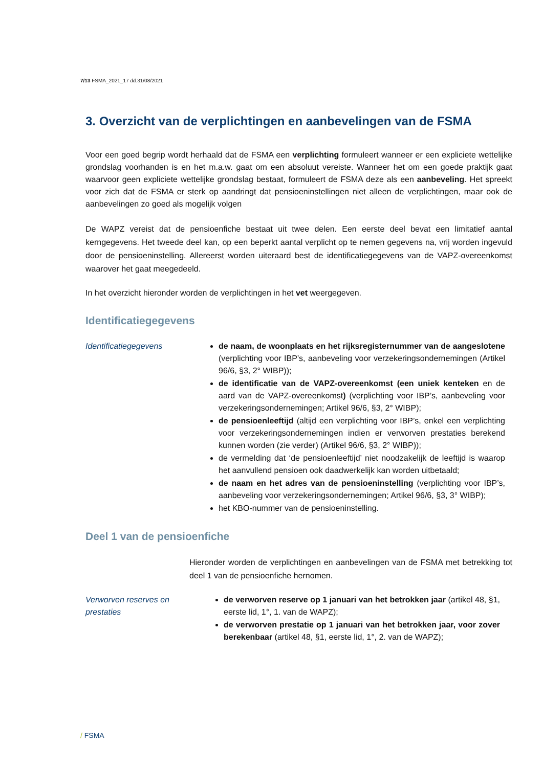7/13 FSMA_2021_17 dd.31/08/2021
3. Overzicht van de verplichtingen en aanbevelingen van de FSMA
Voor een goed begrip wordt herhaald dat de FSMA een verplichting formuleert wanneer er een expliciete wettelijke grondslag voorhanden is en het m.a.w. gaat om een absoluut vereiste. Wanneer het om een goede praktijk gaat waarvoor geen expliciete wettelijke grondslag bestaat, formuleert de FSMA deze als een aanbeveling. Het spreekt voor zich dat de FSMA er sterk op aandringt dat pensioeninstellingen niet alleen de verplichtingen, maar ook de aanbevelingen zo goed als mogelijk volgen
De WAPZ vereist dat de pensioenfiche bestaat uit twee delen. Een eerste deel bevat een limitatief aantal kerngegevens. Het tweede deel kan, op een beperkt aantal verplicht op te nemen gegevens na, vrij worden ingevuld door de pensioeninstelling. Allereerst worden uiteraard best de identificatiegegevens van de VAPZ-overeenkomst waarover het gaat meegedeeld.
In het overzicht hieronder worden de verplichtingen in het vet weergegeven.
Identificatiegegevens
Identificatiegegevens de naam, de woonplaats en het rijksregisternummer van de aangeslotene (verplichting voor IBP’s, aanbeveling voor verzekeringsondernemingen (Artikel 96/6, §3, 2° WIBP));
de identificatie van de VAPZ-overeenkomst (een uniek kenteken en de aard van de VAPZ-overeenkomst) (verplichting voor IBP’s, aanbeveling voor verzekeringsondernemingen; Artikel 96/6, §3, 2° WIBP);
de pensioenleeftijd (altijd een verplichting voor IBP’s, enkel een verplichting voor verzekeringsondernemingen indien er verworven prestaties berekend kunnen worden (zie verder) (Artikel 96/6, §3, 2° WIBP));
de vermelding dat ‘de pensioenleeftijd’ niet noodzakelijk de leeftijd is waarop het aanvullend pensioen ook daadwerkelijk kan worden uitbetaald;
de naam en het adres van de pensioeninstelling (verplichting voor IBP’s, aanbeveling voor verzekeringsondernemingen; Artikel 96/6, §3, 3° WIBP);
het KBO-nummer van de pensioeninstelling.
Deel 1 van de pensioenfiche
Hieronder worden de verplichtingen en aanbevelingen van de FSMA met betrekking tot deel 1 van de pensioenfiche hernomen.
Verworven reserves en prestaties
de verworven reserve op 1 januari van het betrokken jaar (artikel 48, §1, eerste lid, 1°, 1. van de WAPZ);
de verworven prestatie op 1 januari van het betrokken jaar, voor zover berekenbaar (artikel 48, §1, eerste lid, 1°, 2. van de WAPZ);
/ FSMA